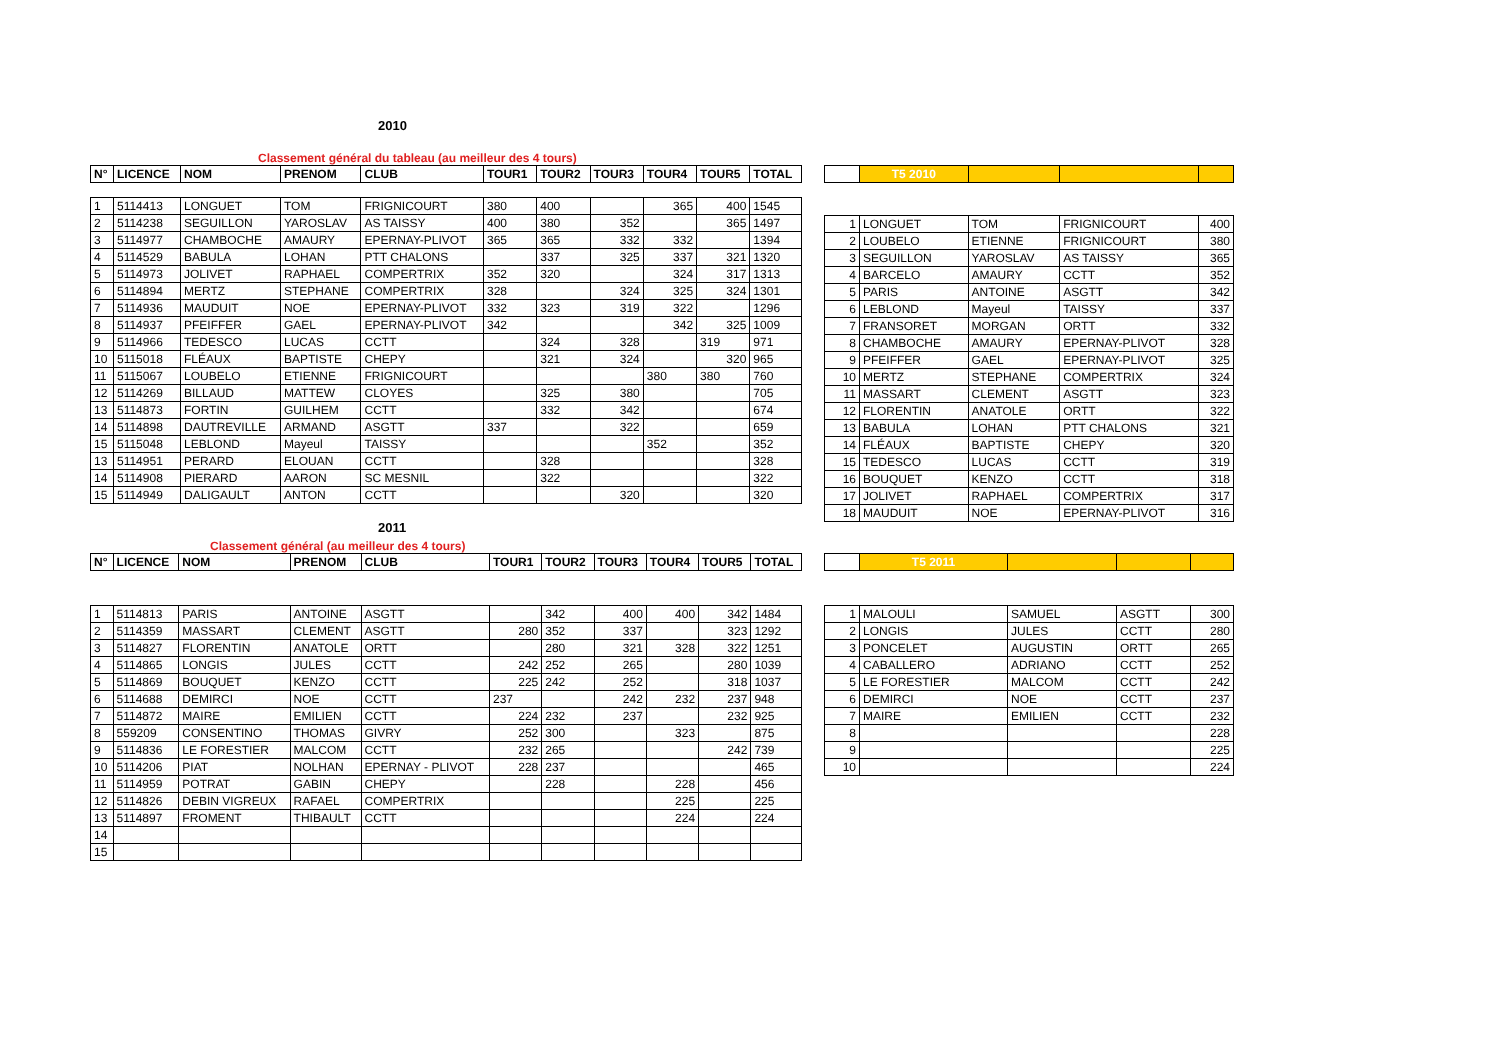2010
Classement général du tableau (au meilleur des 4 tours)
| N° | LICENCE | NOM | PRENOM | CLUB | TOUR1 | TOUR2 | TOUR3 | TOUR4 | TOUR5 | TOTAL |
| --- | --- | --- | --- | --- | --- | --- | --- | --- | --- | --- |
| 1 | 5114413 | LONGUET | TOM | FRIGNICOURT | 380 | 400 | | 365 | 400 | 1545 |
| 2 | 5114238 | SEGUILLON | YAROSLAV | AS TAISSY | 400 | 380 | 352 | | 365 | 1497 |
| 3 | 5114977 | CHAMBOCHE | AMAURY | EPERNAY-PLIVOT | 365 | 365 | 332 | 332 | | 1394 |
| 4 | 5114529 | BABULA | LOHAN | PTT CHALONS | | 337 | 325 | 337 | 321 | 1320 |
| 5 | 5114973 | JOLIVET | RAPHAEL | COMPERTRIX | 352 | 320 | | 324 | 317 | 1313 |
| 6 | 5114894 | MERTZ | STEPHANE | COMPERTRIX | 328 | | 324 | 325 | 324 | 1301 |
| 7 | 5114936 | MAUDUIT | NOE | EPERNAY-PLIVOT | 332 | 323 | 319 | 322 | | 1296 |
| 8 | 5114937 | PFEIFFER | GAEL | EPERNAY-PLIVOT | 342 | | | 342 | 325 | 1009 |
| 9 | 5114966 | TEDESCO | LUCAS | CCTT | | 324 | 328 | | 319 | 971 |
| 10 | 5115018 | FLÉAUX | BAPTISTE | CHEPY | | 321 | 324 | | 320 | 965 |
| 11 | 5115067 | LOUBELO | ETIENNE | FRIGNICOURT | | | | 380 | 380 | 760 |
| 12 | 5114269 | BILLAUD | MATTEW | CLOYES | | 325 | 380 | | | 705 |
| 13 | 5114873 | FORTIN | GUILHEM | CCTT | | 332 | 342 | | | 674 |
| 14 | 5114898 | DAUTREVILLE | ARMAND | ASGTT | 337 | | 322 | | | 659 |
| 15 | 5115048 | LEBLOND | Mayeul | TAISSY | | | | 352 | | 352 |
| 13 | 5114951 | PERARD | ELOUAN | CCTT | | 328 | | | | 328 |
| 14 | 5114908 | PIERARD | AARON | SC MESNIL | | 322 | | | | 322 |
| 15 | 5114949 | DALIGAULT | ANTON | CCTT | | | 320 | | | 320 |
| | T5 2010 | | | |
| 1 | LONGUET | TOM | FRIGNICOURT | 400 |
| 2 | LOUBELO | ETIENNE | FRIGNICOURT | 380 |
| 3 | SEGUILLON | YAROSLAV | AS TAISSY | 365 |
| 4 | BARCELO | AMAURY | CCTT | 352 |
| 5 | PARIS | ANTOINE | ASGTT | 342 |
| 6 | LEBLOND | Mayeul | TAISSY | 337 |
| 7 | FRANSORET | MORGAN | ORTT | 332 |
| 8 | CHAMBOCHE | AMAURY | EPERNAY-PLIVOT | 328 |
| 9 | PFEIFFER | GAEL | EPERNAY-PLIVOT | 325 |
| 10 | MERTZ | STEPHANE | COMPERTRIX | 324 |
| 11 | MASSART | CLEMENT | ASGTT | 323 |
| 12 | FLORENTIN | ANATOLE | ORTT | 322 |
| 13 | BABULA | LOHAN | PTT CHALONS | 321 |
| 14 | FLÉAUX | BAPTISTE | CHEPY | 320 |
| 15 | TEDESCO | LUCAS | CCTT | 319 |
| 16 | BOUQUET | KENZO | CCTT | 318 |
| 17 | JOLIVET | RAPHAEL | COMPERTRIX | 317 |
| 18 | MAUDUIT | NOE | EPERNAY-PLIVOT | 316 |
2011
Classement général (au meilleur des 4 tours)
| N° | LICENCE | NOM | PRENOM | CLUB | TOUR1 | TOUR2 | TOUR3 | TOUR4 | TOUR5 | TOTAL |
| --- | --- | --- | --- | --- | --- | --- | --- | --- | --- | --- |
| 1 | 5114813 | PARIS | ANTOINE | ASGTT | | 342 | 400 | 400 | 342 | 1484 |
| 2 | 5114359 | MASSART | CLEMENT | ASGTT | 280 | 352 | 337 | | 323 | 1292 |
| 3 | 5114827 | FLORENTIN | ANATOLE | ORTT | | 280 | 321 | 328 | 322 | 1251 |
| 4 | 5114865 | LONGIS | JULES | CCTT | 242 | 252 | 265 | | 280 | 1039 |
| 5 | 5114869 | BOUQUET | KENZO | CCTT | 225 | 242 | 252 | | 318 | 1037 |
| 6 | 5114688 | DEMIRCI | NOE | CCTT | 237 | | 242 | 232 | 237 | 948 |
| 7 | 5114872 | MAIRE | EMILIEN | CCTT | 224 | 232 | 237 | | 232 | 925 |
| 8 | 559209 | CONSENTINO | THOMAS | GIVRY | 252 | 300 | | 323 | | 875 |
| 9 | 5114836 | LE FORESTIER | MALCOM | CCTT | 232 | 265 | | | 242 | 739 |
| 10 | 5114206 | PIAT | NOLHAN | EPERNAY - PLIVOT | 228 | 237 | | | | 465 |
| 11 | 5114959 | POTRAT | GABIN | CHEPY | | 228 | | 228 | | 456 |
| 12 | 5114826 | DEBIN VIGREUX | RAFAEL | COMPERTRIX | | | | 225 | | 225 |
| 13 | 5114897 | FROMENT | THIBAULT | CCTT | | | | 224 | | 224 |
| 14 | | | | | | | | | | |
| 15 | | | | | | | | | | |
| | T5 2011 | | | |
| 1 | MALOULI | SAMUEL | ASGTT | 300 |
| 2 | LONGIS | JULES | CCTT | 280 |
| 3 | PONCELET | AUGUSTIN | ORTT | 265 |
| 4 | CABALLERO | ADRIANO | CCTT | 252 |
| 5 | LE FORESTIER | MALCOM | CCTT | 242 |
| 6 | DEMIRCI | NOE | CCTT | 237 |
| 7 | MAIRE | EMILIEN | CCTT | 232 |
| 8 | | | | 228 |
| 9 | | | | 225 |
| 10 | | | | 224 |